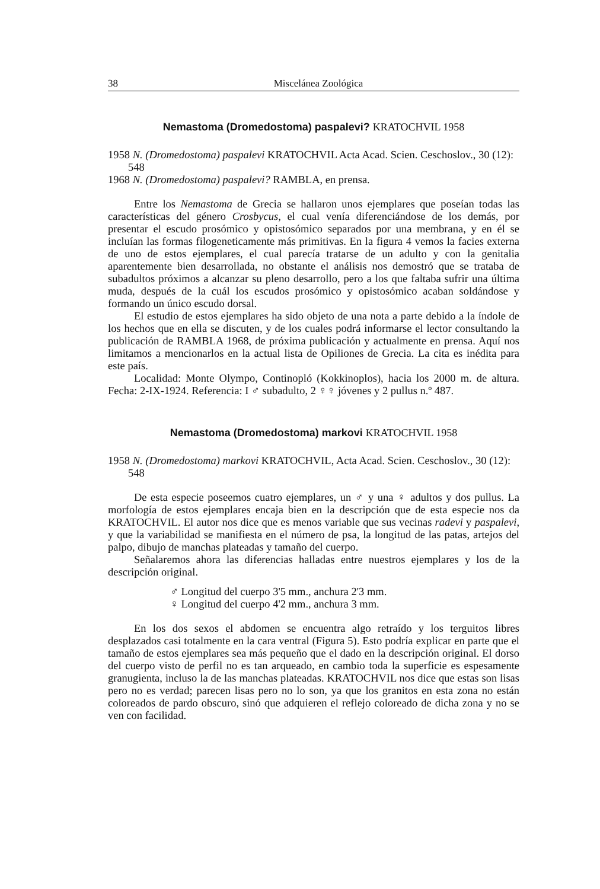38 Miscelánea Zoológica
Nemastoma (Dromedostoma) paspalevi? KRATOCHVIL 1958
1958 N. (Dromedostoma) paspalevi KRATOCHVIL Acta Acad. Scien. Ceschoslov., 30 (12): 548
1968 N. (Dromedostoma) paspalevi? RAMBLA, en prensa.
Entre los Nemastoma de Grecia se hallaron unos ejemplares que poseían todas las características del género Crosbycus, el cual venía diferenciándose de los demás, por presentar el escudo prosómico y opistosómico separados por una membrana, y en él se incluían las formas filogeneticamente más primitivas. En la figura 4 vemos la facies externa de uno de estos ejemplares, el cual parecía tratarse de un adulto y con la genitalia aparentemente bien desarrollada, no obstante el análisis nos demostró que se trataba de subadultos próximos a alcanzar su pleno desarrollo, pero a los que faltaba sufrir una última muda, después de la cuál los escudos prosómico y opistosómico acaban soldándose y formando un único escudo dorsal.
El estudio de estos ejemplares ha sido objeto de una nota a parte debido a la índole de los hechos que en ella se discuten, y de los cuales podrá informarse el lector consultando la publicación de RAMBLA 1968, de próxima publicación y actualmente en prensa. Aquí nos limitamos a mencionarlos en la actual lista de Opiliones de Grecia. La cita es inédita para este país.
Localidad: Monte Olympo, Continopló (Kokkinoplos), hacia los 2000 m. de altura. Fecha: 2-IX-1924. Referencia: I ♂ subadulto, 2 ♀♀ jóvenes y 2 pullus n.º 487.
Nemastoma (Dromedostoma) markovi KRATOCHVIL 1958
1958 N. (Dromedostoma) markovi KRATOCHVIL, Acta Acad. Scien. Ceschoslov., 30 (12): 548
De esta especie poseemos cuatro ejemplares, un ♂ y una ♀ adultos y dos pullus. La morfología de estos ejemplares encaja bien en la descripción que de esta especie nos da KRATOCHVIL. El autor nos dice que es menos variable que sus vecinas radevi y paspalevi, y que la variabilidad se manifiesta en el número de psa, la longitud de las patas, artejos del palpo, dibujo de manchas plateadas y tamaño del cuerpo.
Señalaremos ahora las diferencias halladas entre nuestros ejemplares y los de la descripción original.
♂ Longitud del cuerpo 3'5 mm., anchura 2'3 mm.
♀ Longitud del cuerpo 4'2 mm., anchura 3 mm.
En los dos sexos el abdomen se encuentra algo retraído y los terguitos libres desplazados casi totalmente en la cara ventral (Figura 5). Esto podría explicar en parte que el tamaño de estos ejemplares sea más pequeño que el dado en la descripción original. El dorso del cuerpo visto de perfil no es tan arqueado, en cambio toda la superficie es espesamente granugienta, incluso la de las manchas plateadas. KRATOCHVIL nos dice que estas son lisas pero no es verdad; parecen lisas pero no lo son, ya que los granitos en esta zona no están coloreados de pardo obscuro, sinó que adquieren el reflejo coloreado de dicha zona y no se ven con facilidad.